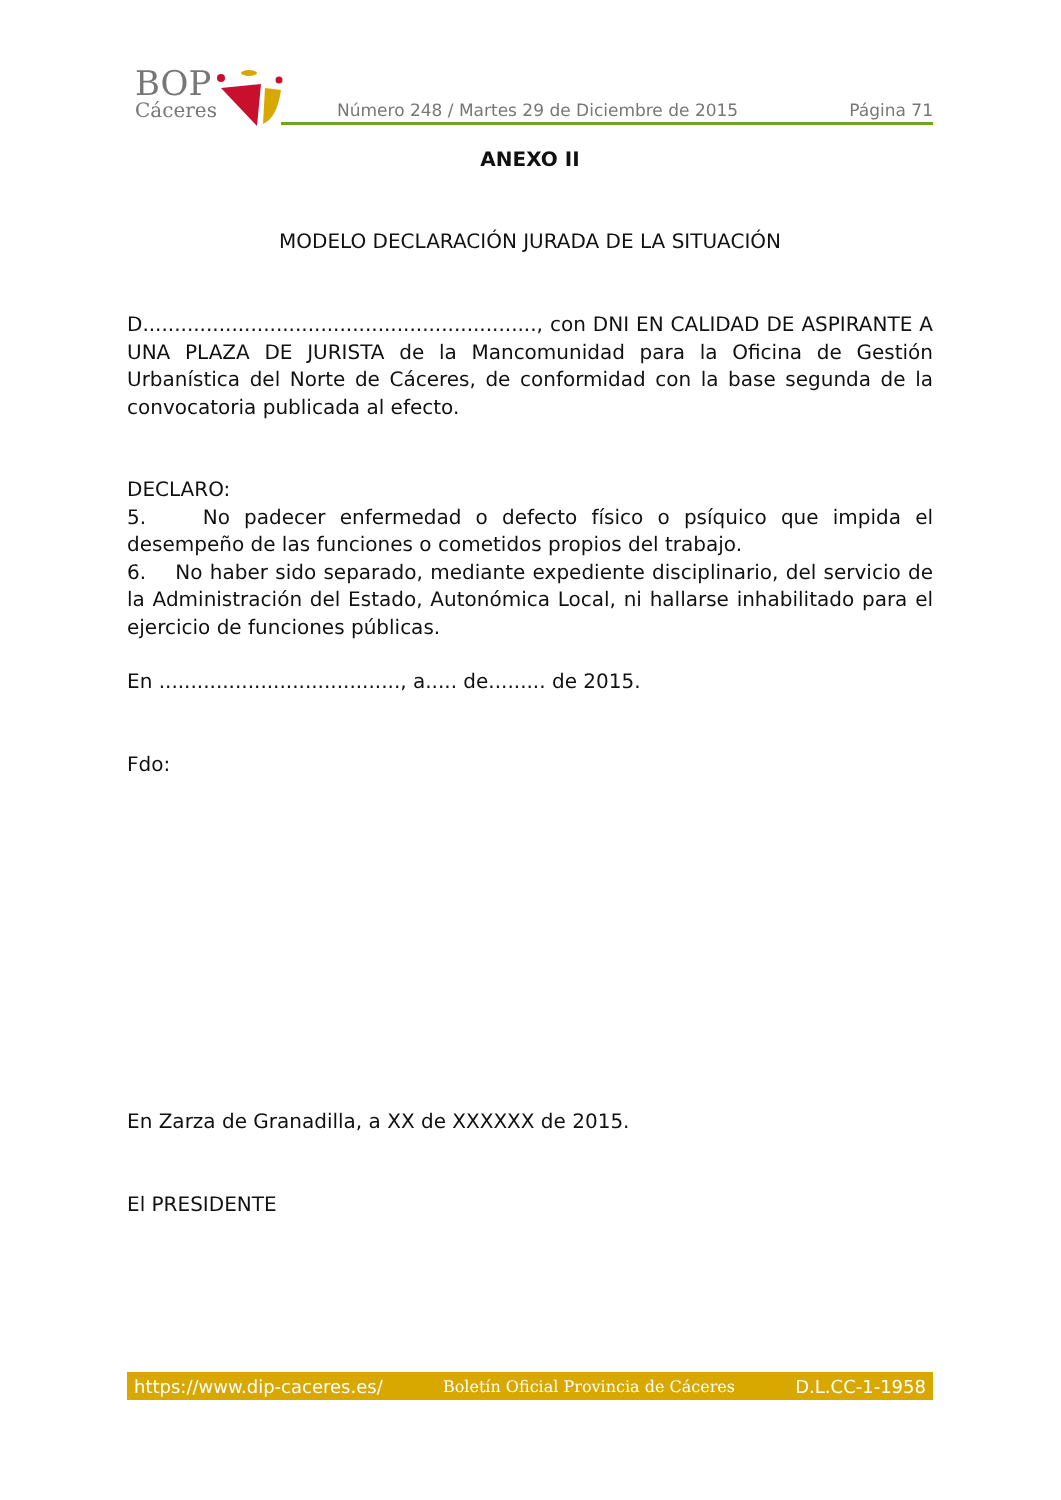BOP
Cáceres
Número 248 / Martes 29 de Diciembre de 2015
Página 71
ANEXO II
MODELO DECLARACIÓN JURADA DE LA SITUACIÓN
D.............................................................., con DNI EN CALIDAD DE ASPIRANTE A UNA PLAZA DE JURISTA de la Mancomunidad para la Oficina de Gestión Urbanística del Norte de Cáceres, de conformidad con la base segunda de la convocatoria publicada al efecto.
DECLARO:
5. No padecer enfermedad o defecto físico o psíquico que impida el desempeño de las funciones o cometidos propios del trabajo.
6. No haber sido separado, mediante expediente disciplinario, del servicio de la Administración del Estado, Autonómica Local, ni hallarse inhabilitado para el ejercicio de funciones públicas.
En ......................................, a..... de......... de 2015.
Fdo:
En Zarza de Granadilla, a XX de XXXXXX de 2015.
El PRESIDENTE
https://www.dip-caceres.es/ Boletín Oficial Provincia de Cáceres D.L.CC-1-1958